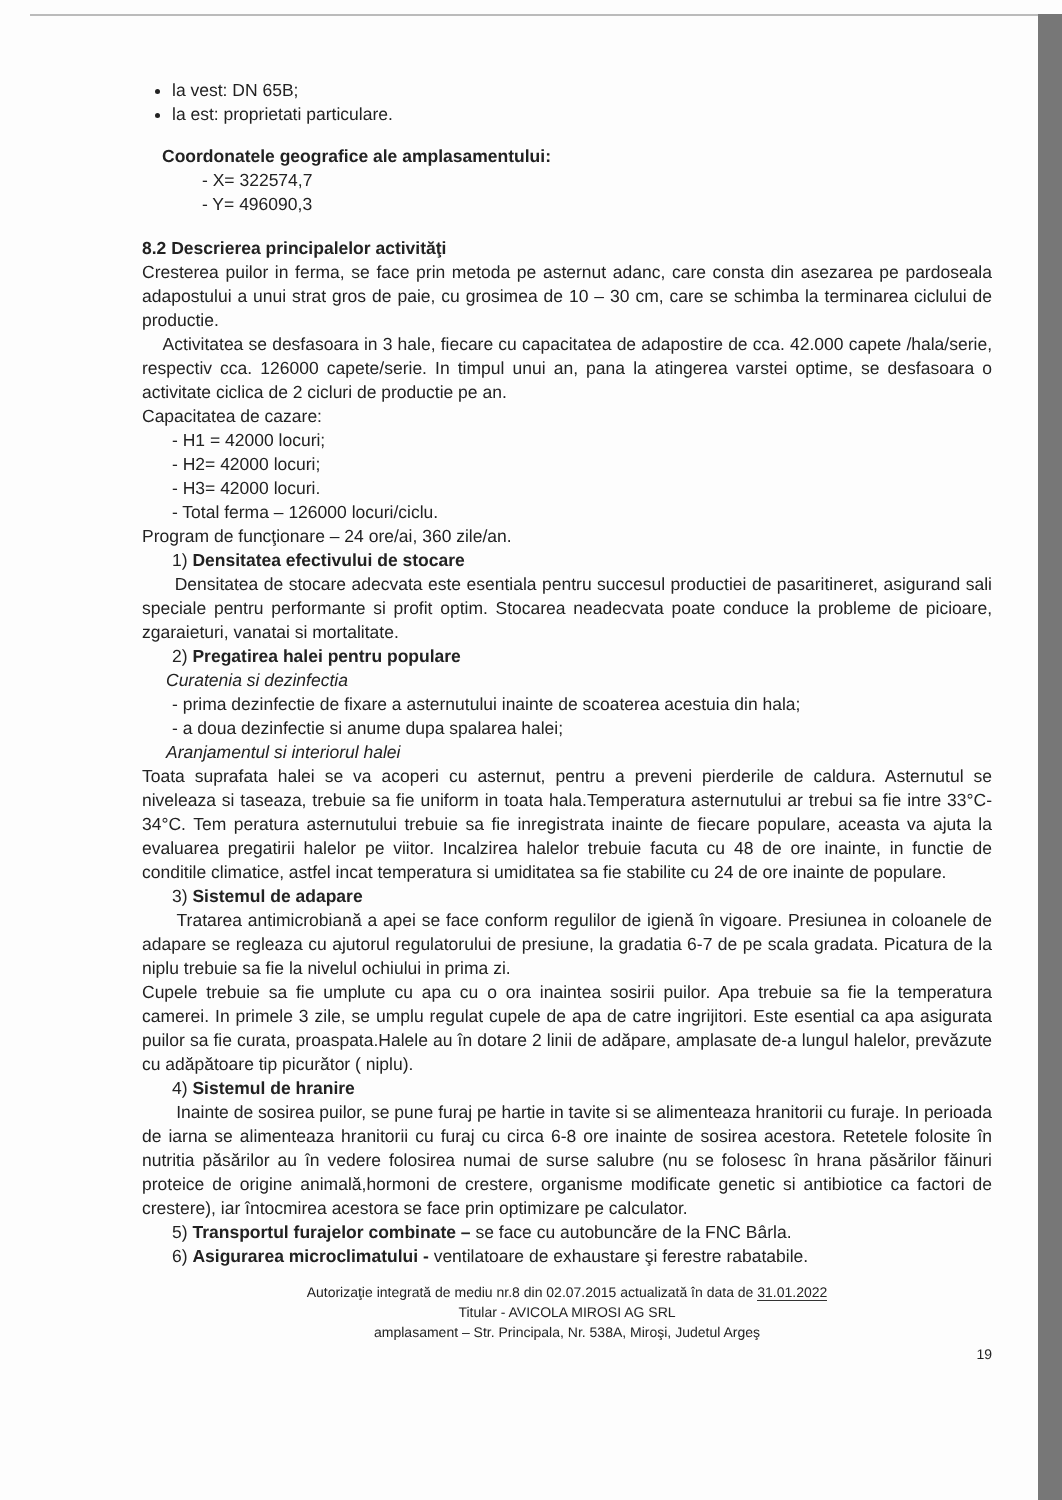la vest: DN 65B;
la est: proprietati particulare.
Coordonatele geografice ale amplasamentului:
- X= 322574,7
- Y= 496090,3
8.2 Descrierea principalelor activităţi
Cresterea puilor in ferma, se face prin metoda pe asternut adanc, care consta din asezarea pe pardoseala adapostului a unui strat gros de paie, cu grosimea de 10 – 30 cm, care se schimba la terminarea ciclului de productie.
Activitatea se desfasoara in 3 hale, fiecare cu capacitatea de adapostire de cca. 42.000 capete /hala/serie, respectiv cca. 126000 capete/serie. In timpul unui an, pana la atingerea varstei optime, se desfasoara o activitate ciclica de 2 cicluri de productie pe an.
Capacitatea de cazare:
- H1 = 42000 locuri;
- H2= 42000 locuri;
- H3= 42000 locuri.
- Total ferma – 126000 locuri/ciclu.
Program de funcţionare – 24 ore/ai, 360 zile/an.
1) Densitatea efectivului de stocare
Densitatea de stocare adecvata este esentiala pentru succesul productiei de pasaritineret, asigurand sali speciale pentru performante si profit optim. Stocarea neadecvata poate conduce la probleme de picioare, zgaraieturi, vanatai si mortalitate.
2) Pregatirea halei pentru populare
Curatenia si dezinfectia
- prima dezinfectie de fixare a asternutului inainte de scoaterea acestuia din hala;
- a doua dezinfectie si anume dupa spalarea halei;
Aranjamentul si interiorul halei
Toata suprafata halei se va acoperi cu asternut, pentru a preveni pierderile de caldura. Asternutul se niveleaza si taseaza, trebuie sa fie uniform in toata hala.Temperatura asternutului ar trebui sa fie intre 33°C- 34°C. Tem peratura asternutului trebuie sa fie inregistrata inainte de fiecare populare, aceasta va ajuta la evaluarea pregatirii halelor pe viitor. Incalzirea halelor trebuie facuta cu 48 de ore inainte, in functie de conditile climatice, astfel incat temperatura si umiditatea sa fie stabilite cu 24 de ore inainte de populare.
3) Sistemul de adapare
Tratarea antimicrobiană a apei se face conform regulilor de igienă în vigoare. Presiunea in coloanele de adapare se regleaza cu ajutorul regulatorului de presiune, la gradatia 6-7 de pe scala gradata. Picatura de la niplu trebuie sa fie la nivelul ochiului in prima zi.
Cupele trebuie sa fie umplute cu apa cu o ora inaintea sosirii puilor. Apa trebuie sa fie la temperatura camerei. In primele 3 zile, se umplu regulat cupele de apa de catre ingrijitori. Este esential ca apa asigurata puilor sa fie curata, proaspata.Halele au în dotare 2 linii de adăpare, amplasate de-a lungul halelor, prevăzute cu adăpătoare tip picurător ( niplu).
4) Sistemul de hranire
Inainte de sosirea puilor, se pune furaj pe hartie in tavite si se alimenteaza hranitorii cu furaje. In perioada de iarna se alimenteaza hranitorii cu furaj cu circa 6-8 ore inainte de sosirea acestora. Retetele folosite în nutritia păsărilor au în vedere folosirea numai de surse salubre (nu se folosesc în hrana păsărilor făinuri proteice de origine animală,hormoni de crestere, organisme modificate genetic si antibiotice ca factori de crestere), iar întocmirea acestora se face prin optimizare pe calculator.
5) Transportul furajelor combinate – se face cu autobuncăre de la FNC Bârla.
6) Asigurarea microclimatului - ventilatoare de exhaustare şi ferestre rabatabile.
Autorizaţie integrată de mediu nr.8 din 02.07.2015 actualizată în data de 31.01.2022
Titular - AVICOLA MIROSI AG SRL
amplasament – Str. Principala, Nr. 538A, Miroşi, Judetul Argeş
19